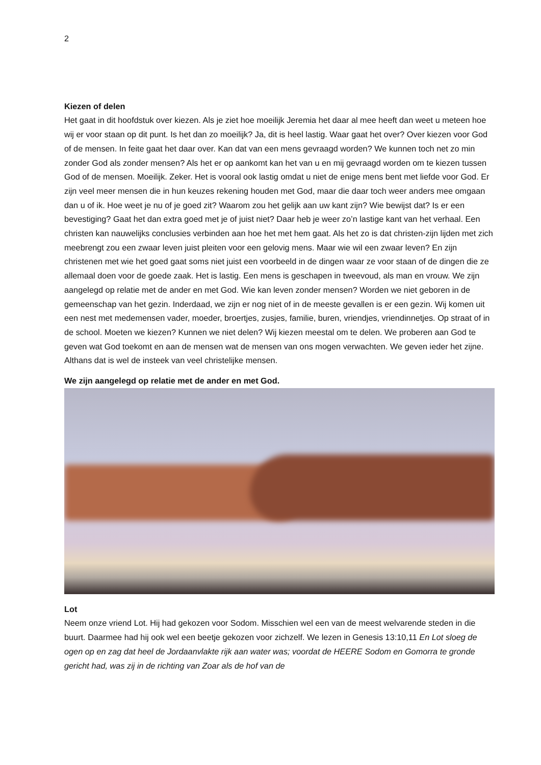2
Kiezen of delen
Het gaat in dit hoofdstuk over kiezen. Als je ziet hoe moeilijk Jeremia het daar al mee heeft dan weet u meteen hoe wij er voor staan op dit punt. Is het dan zo moeilijk? Ja, dit is heel lastig. Waar gaat het over? Over kiezen voor God of de mensen. In feite gaat het daar over. Kan dat van een mens gevraagd worden? We kunnen toch net zo min zonder God als zonder mensen? Als het er op aankomt kan het van u en mij gevraagd worden om te kiezen tussen God of de mensen. Moeilijk. Zeker. Het is vooral ook lastig omdat u niet de enige mens bent met liefde voor God. Er zijn veel meer mensen die in hun keuzes rekening houden met God, maar die daar toch weer anders mee omgaan dan u of ik. Hoe weet je nu of je goed zit? Waarom zou het gelijk aan uw kant zijn? Wie bewijst dat? Is er een bevestiging? Gaat het dan extra goed met je of juist niet? Daar heb je weer zo’n lastige kant van het verhaal. Een christen kan nauwelijks conclusies verbinden aan hoe het met hem gaat. Als het zo is dat christen-zijn lijden met zich meebrengt zou een zwaar leven juist pleiten voor een gelovig mens. Maar wie wil een zwaar leven? En zijn christenen met wie het goed gaat soms niet juist een voorbeeld in de dingen waar ze voor staan of de dingen die ze allemaal doen voor de goede zaak. Het is lastig. Een mens is geschapen in tweevoud, als man en vrouw. We zijn aangelegd op relatie met de ander en met God. Wie kan leven zonder mensen? Worden we niet geboren in de gemeenschap van het gezin. Inderdaad, we zijn er nog niet of in de meeste gevallen is er een gezin. Wij komen uit een nest met medemensen vader, moeder, broertjes, zusjes, familie, buren, vriendjes, vriendinnetjes. Op straat of in de school. Moeten we kiezen? Kunnen we niet delen? Wij kiezen meestal om te delen. We proberen aan God te geven wat God toekomt en aan de mensen wat de mensen van ons mogen verwachten. We geven ieder het zijne. Althans dat is wel de insteek van veel christelijke mensen.
We zijn aangelegd op relatie met de ander en met God.
Lot
Neem onze vriend Lot. Hij had gekozen voor Sodom. Misschien wel een van de meest welvarende steden in die buurt. Daarmee had hij ook wel een beetje gekozen voor zichzelf. We lezen in Genesis 13:10,11 En Lot sloeg de ogen op en zag dat heel de Jordaanvlakte rijk aan water was; voordat de HEERE Sodom en Gomorra te gronde gericht had, was zij in de richting van Zoar als de hof van de